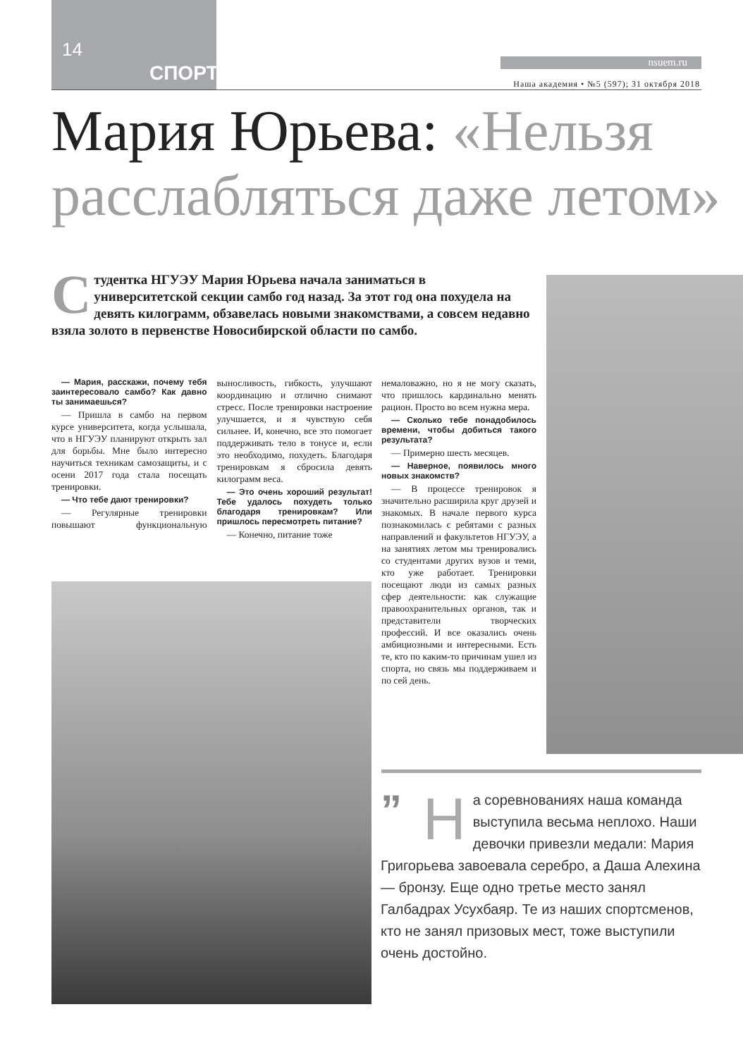14
СПОРТ nsuem.ru
Наша академия • №5 (597); 31 октября 2018
Мария Юрьева: «Нельзя расслабляться даже летом»
Студентка НГУЭУ Мария Юрьева начала заниматься в университетской секции самбо год назад. За этот год она похудела на девять килограмм, обзавелась новыми знакомствами, а совсем недавно взяла золото в первенстве Новосибирской области по самбо.
— Мария, расскажи, почему тебя заинтересовало самбо? Как давно ты занимаешься?
— Пришла в самбо на первом курсе университета, когда услышала, что в НГУЭУ планируют открыть зал для борьбы. Мне было интересно научиться техникам самозащиты, и с осени 2017 года стала посещать тренировки.
— Что тебе дают тренировки?
— Регулярные тренировки повышают функциональную выносливость, гибкость, улучшают координацию и отлично снимают стресс. После тренировки настроение улучшается, и я чувствую себя сильнее. И, конечно, все это помогает поддерживать тело в тонусе и, если это необходимо, похудеть. Благодаря тренировкам я сбросила девять килограмм веса.
— Это очень хороший результат! Тебе удалось похудеть только благодаря тренировкам? Или пришлось пересмотреть питание?
— Конечно, питание тоже
немаловажно, но я не могу сказать, что пришлось кардинально менять рацион. Просто во всем нужна мера.
— Сколько тебе понадобилось времени, чтобы добиться такого результата?
— Примерно шесть месяцев.
— Наверное, появилось много новых знакомств?
— В процессе тренировок я значительно расширила круг друзей и знакомых. В начале первого курса познакомилась с ребятами с разных направлений и факультетов НГУЭУ, а на занятиях летом мы тренировались со студентами других вузов и теми, кто уже работает. Тренировки посещают люди из самых разных сфер деятельности: как служащие правоохранительных органов, так и представители творческих профессий. И все оказались очень амбициозными и интересными. Есть те, кто по каким-то причинам ушел из спорта, но связь мы поддерживаем и по сей день.
” Н а соревнованиях наша команда выступила весьма неплохо. Наши девочки привезли медали: Мария Григорьева завоевала серебро, а Даша Алехина — бронзу. Еще одно третье место занял Галбадрах Усухбаяр. Те из наших спортсменов, кто не занял призовых мест, тоже выступили очень достойно.